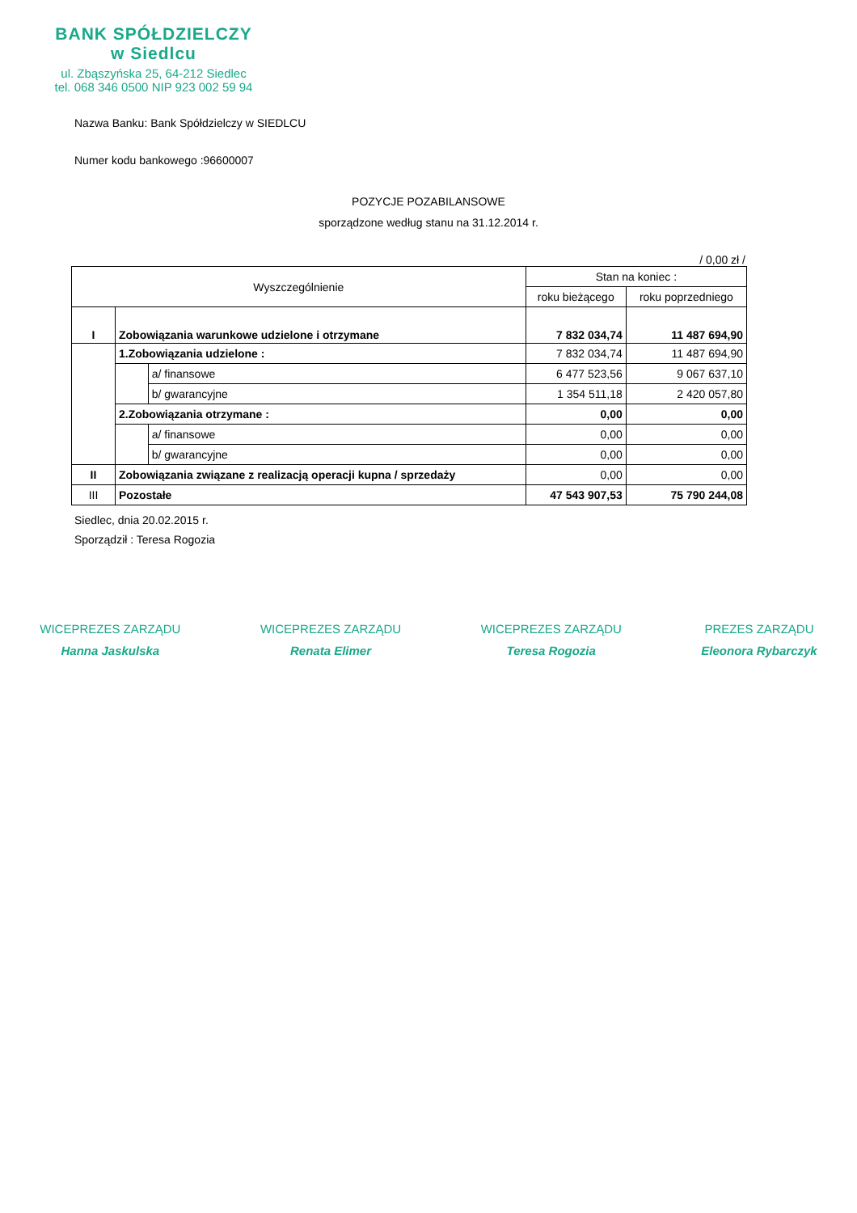BANK SPÓŁDZIELCZY
w Siedlcu
ul. Zbąszyńska 25, 64-212 Siedlec
tel. 068 346 0500 NIP 923 002 59 94
Nazwa Banku: Bank Spółdzielczy w SIEDLCU
Numer kodu bankowego :96600007
POZYCJE POZABILANSOWE
sporządzone według stanu na 31.12.2014 r.
/ 0,00 zł /
| Wyszczególnienie | | | Stan na koniec : | |
| --- | --- | --- | --- | --- |
| | | | roku bieżącego | roku poprzedniego |
| I | Zobowiązania warunkowe udzielone i otrzymane | | 7 832 034,74 | 11 487 694,90 |
| | 1.Zobowiązania udzielone : | | 7 832 034,74 | 11 487 694,90 |
| | | a/ finansowe | 6 477 523,56 | 9 067 637,10 |
| | | b/ gwarancyjne | 1 354 511,18 | 2 420 057,80 |
| | 2.Zobowiązania otrzymane : | | 0,00 | 0,00 |
| | | a/ finansowe | 0,00 | 0,00 |
| | | b/ gwarancyjne | 0,00 | 0,00 |
| II | Zobowiązania związane z realizacją operacji kupna / sprzedaży | | 0,00 | 0,00 |
| III | Pozostałe | | 47 543 907,53 | 75 790 244,08 |
Siedlec, dnia 20.02.2015 r.
Sporządził : Teresa Rogozia
WICEPREZES ZARZĄDU
Hanna Jaskulska
WICEPREZES ZARZĄDU
Renata Elimer
WICEPREZES ZARZĄDU
Teresa Rogozia
PREZES ZARZĄDU
Eleonora Rybarczyk